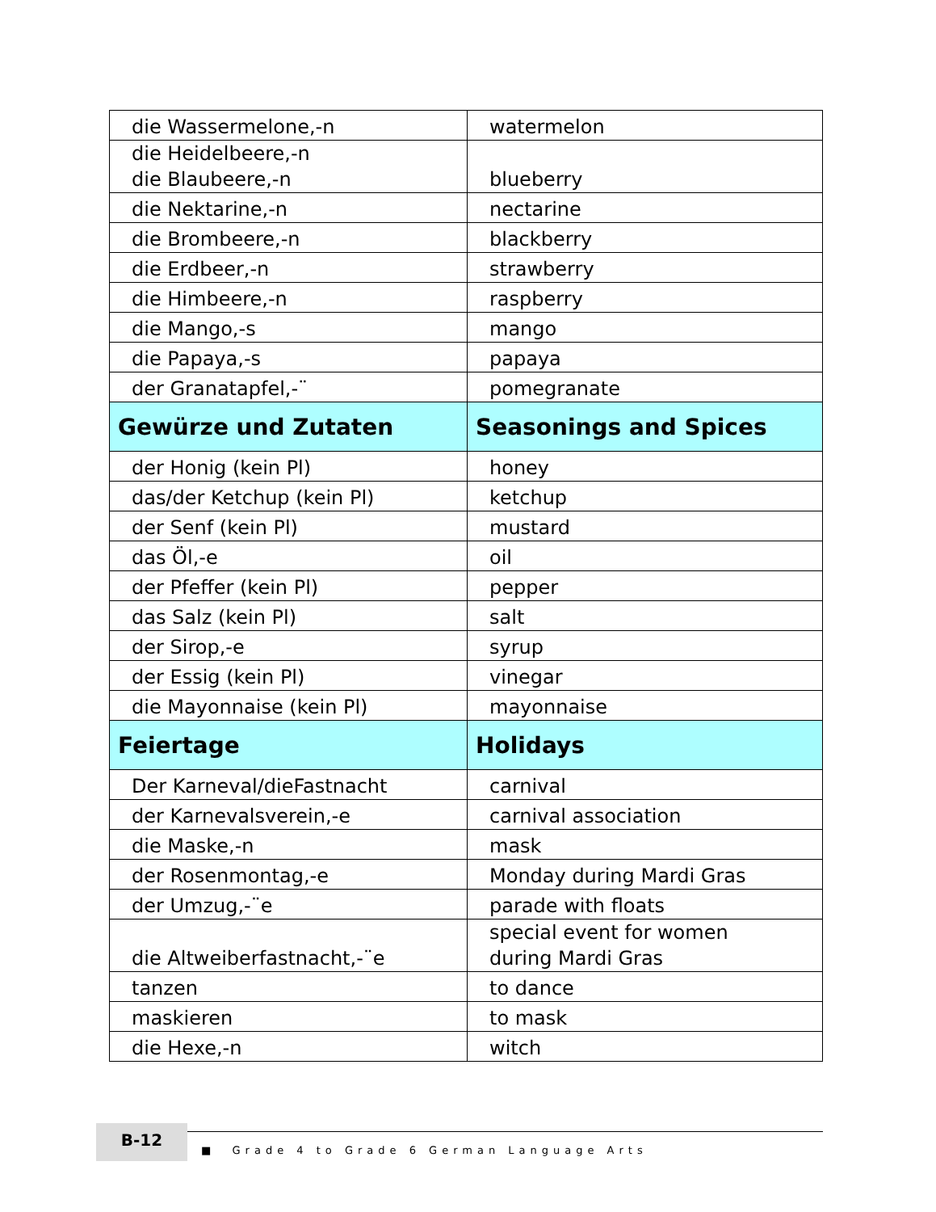| die Wassermelone,-n | watermelon |
| die Heidelbeere,-n die Blaubeere,-n | blueberry |
| die Nektarine,-n | nectarine |
| die Brombeere,-n | blackberry |
| die Erdbeer,-n | strawberry |
| die Himbeere,-n | raspberry |
| die Mango,-s | mango |
| die Papaya,-s | papaya |
| der Granatapfel,-¨ | pomegranate |
| Gewürze und Zutaten | Seasonings and Spices |
| der Honig (kein Pl) | honey |
| das/der Ketchup (kein Pl) | ketchup |
| der Senf (kein Pl) | mustard |
| das Öl,-e | oil |
| der Pfeffer (kein Pl) | pepper |
| das Salz (kein Pl) | salt |
| der Sirop,-e | syrup |
| der Essig (kein Pl) | vinegar |
| die Mayonnaise (kein Pl) | mayonnaise |
| Feiertage | Holidays |
| Der Karneval/dieFastnacht | carnival |
| der Karnevalsverein,-e | carnival association |
| die Maske,-n | mask |
| der Rosenmontag,-e | Monday during Mardi Gras |
| der Umzug,-¨e | parade with floats |
| die Altweiberfastnacht,-¨e | special event for women during Mardi Gras |
| tanzen | to dance |
| maskieren | to mask |
| die Hexe,-n | witch |
B-12
■ Grade 4 to Grade 6 German Language Arts